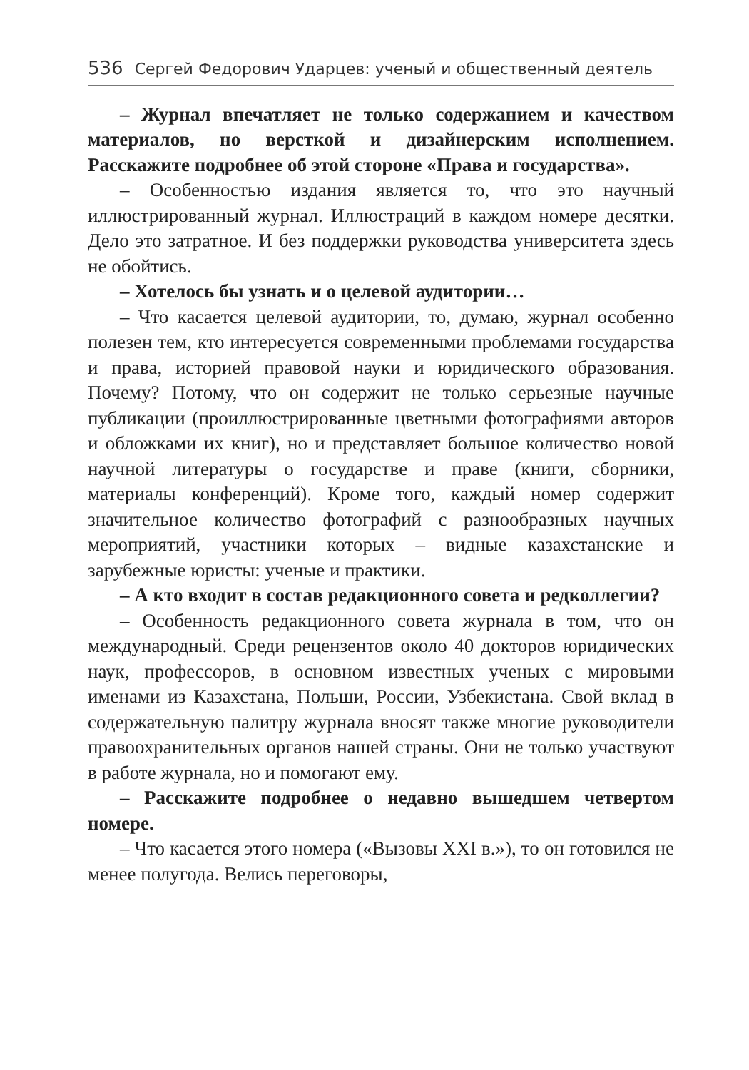536 Сергей Федорович Ударцев: ученый и общественный деятель
– Журнал впечатляет не только содержанием и качеством материалов, но версткой и дизайнерским исполнением. Расскажите подробнее об этой стороне «Права и государства».
– Особенностью издания является то, что это научный иллюстрированный журнал. Иллюстраций в каждом номере десятки. Дело это затратное. И без поддержки руководства университета здесь не обойтись.
– Хотелось бы узнать и о целевой аудитории…
– Что касается целевой аудитории, то, думаю, журнал особенно полезен тем, кто интересуется современными проблемами государства и права, историей правовой науки и юридического образования. Почему? Потому, что он содержит не только серьезные научные публикации (проиллюстрированные цветными фотографиями авторов и обложками их книг), но и представляет большое количество новой научной литературы о государстве и праве (книги, сборники, материалы конференций). Кроме того, каждый номер содержит значительное количество фотографий с разнообразных научных мероприятий, участники которых – видные казахстанские и зарубежные юристы: ученые и практики.
– А кто входит в состав редакционного совета и редколлегии?
– Особенность редакционного совета журнала в том, что он международный. Среди рецензентов около 40 докторов юридических наук, профессоров, в основном известных ученых с мировыми именами из Казахстана, Польши, России, Узбекистана. Свой вклад в содержательную палитру журнала вносят также многие руководители правоохранительных органов нашей страны. Они не только участвуют в работе журнала, но и помогают ему.
– Расскажите подробнее о недавно вышедшем четвертом номере.
– Что касается этого номера («Вызовы XXI в.»), то он готовился не менее полугода. Велись переговоры,